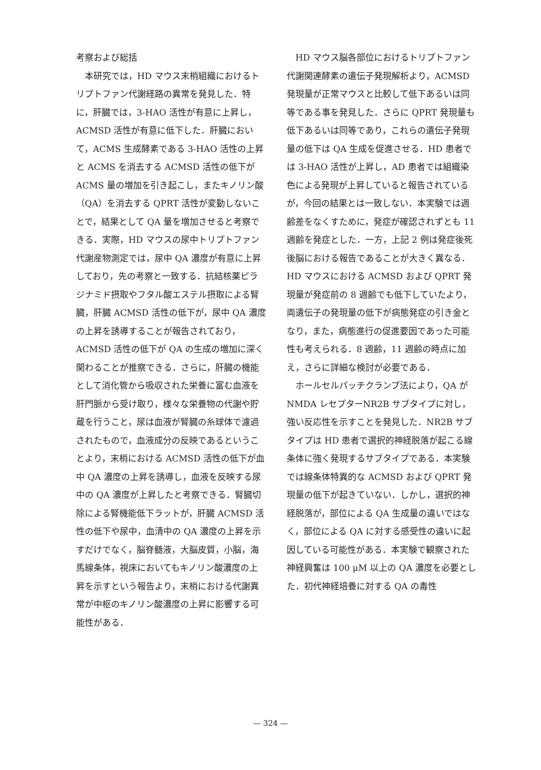考察および総括
本研究では，HD マウス末梢組織におけるトリプトファン代謝経路の異常を発見した．特に，肝臓では，3-HAO 活性が有意に上昇し，ACMSD 活性が有意に低下した．肝臓において，ACMS 生成酵素である 3-HAO 活性の上昇と ACMS を消去する ACMSD 活性の低下が ACMS 量の増加を引き起こし，またキノリン酸（QA）を消去する QPRT 活性が変動しないことで，結果として QA 量を増加させると考察できる．実際，HD マウスの尿中トリプトファン代謝産物測定では，尿中 QA 濃度が有意に上昇しており，先の考察と一致する．抗結核薬ピラジナミド摂取やフタル酸エステル摂取による腎臓，肝臓 ACMSD 活性の低下が，尿中 QA 濃度の上昇を誘導することが報告されており，ACMSD 活性の低下が QA の生成の増加に深く関わることが推察できる．さらに，肝臓の機能として消化管から吸収された栄養に富む血液を肝門脈から受け取り，様々な栄養物の代謝や貯蔵を行うこと，尿は血液が腎臓の糸球体で濾過されたもので，血液成分の反映であるということより，末梢における ACMSD 活性の低下が血中 QA 濃度の上昇を誘導し，血液を反映する尿中の QA 濃度が上昇したと考察できる．腎臓切除による腎機能低下ラットが，肝臓 ACMSD 活性の低下や尿中，血清中の QA 濃度の上昇を示すだけでなく，脳脊髄液，大脳皮質，小脳，海馬線条体，視床においてもキノリン酸濃度の上昇を示すという報告より，末梢における代謝異常が中枢のキノリン酸濃度の上昇に影響する可能性がある．
HD マウス脳各部位におけるトリプトファン代謝関連酵素の遺伝子発現解析より，ACMSD 発現量が正常マウスと比較して低下あるいは同等である事を発見した．さらに QPRT 発現量も低下あるいは同等であり，これらの遺伝子発現量の低下は QA 生成を促進させる．HD 患者では 3-HAO 活性が上昇し，AD 患者では組織染色による発現が上昇していると報告されているが，今回の結果とは一致しない．本実験では週齢差をなくすために，発症が確認されずとも 11 週齢を発症とした．一方，上記 2 例は発症後死後脳における報告であることが大きく異なる．HD マウスにおける ACMSD および QPRT 発現量が発症前の 8 週齢でも低下していたより，両遺伝子の発現量の低下が病態発症の引き金となり，また，病態進行の促進要因であった可能性も考えられる．8 週齢，11 週齢の時点に加え，さらに詳細な検討が必要である．
ホールセルパッチクランプ法により，QA が NMDA レセプターNR2B サブタイプに対し，強い反応性を示すことを発見した．NR2B サブタイプは HD 患者で選択的神経脱落が起こる線条体に強く発現するサブタイプである．本実験では線条体特異的な ACMSD および QPRT 発現量の低下が起きていない．しかし，選択的神経脱落が，部位による QA 生成量の違いではなく，部位による QA に対する感受性の違いに起因している可能性がある．本実験で観察された神経興奮は 100 μM 以上の QA 濃度を必要とした．初代神経培養に対する QA の毒性
— 324 —